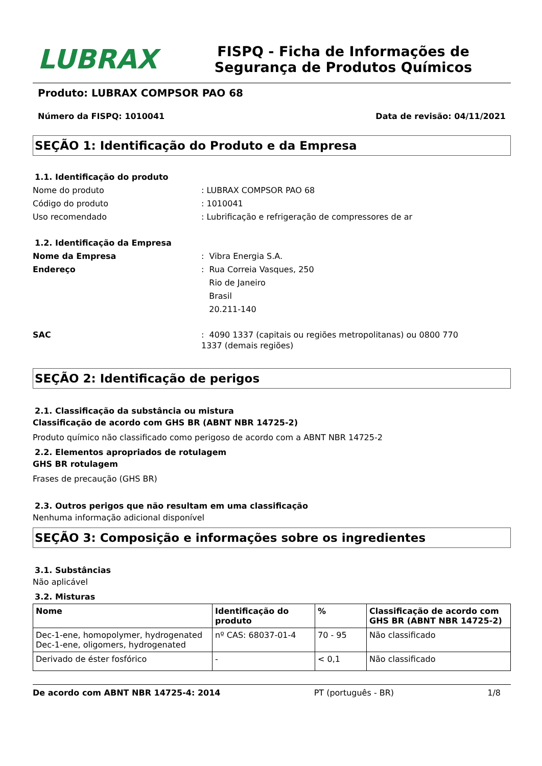LUBRAX
FISPQ - Ficha de Informações de Segurança de Produtos Químicos
Produto: LUBRAX COMPSOR PAO 68
Número da FISPQ: 1010041 Data de revisão: 04/11/2021
SEÇÃO 1: Identificação do Produto e da Empresa
1.1. Identificação do produto
Nome do produto: LUBRAX COMPSOR PAO 68
Código do produto: 1010041
Uso recomendado: Lubrificação e refrigeração de compressores de ar
1.2. Identificação da Empresa
Nome da Empresa: Vibra Energia S.A.
Endereço: Rua Correia Vasques, 250
Rio de Janeiro
Brasil
20.211-140
SAC: 4090 1337 (capitais ou regiões metropolitanas) ou 0800 770 1337 (demais regiões)
SEÇÃO 2: Identificação de perigos
2.1. Classificação da substância ou mistura
Classificação de acordo com GHS BR (ABNT NBR 14725-2)
Produto químico não classificado como perigoso de acordo com a ABNT NBR 14725-2
2.2. Elementos apropriados de rotulagem
GHS BR rotulagem
Frases de precaução (GHS BR)
2.3. Outros perigos que não resultam em uma classificação
Nenhuma informação adicional disponível
SEÇÃO 3: Composição e informações sobre os ingredientes
3.1. Substâncias
Não aplicável
3.2. Misturas
| Nome | Identificação do produto | % | Classificação de acordo com GHS BR (ABNT NBR 14725-2) |
| --- | --- | --- | --- |
| Dec-1-ene, homopolymer, hydrogenated Dec-1-ene, oligomers, hydrogenated | nº CAS: 68037-01-4 | 70 - 95 | Não classificado |
| Derivado de éster fosfórico | - | < 0,1 | Não classificado |
De acordo com ABNT NBR 14725-4: 2014 PT (português - BR) 1/8